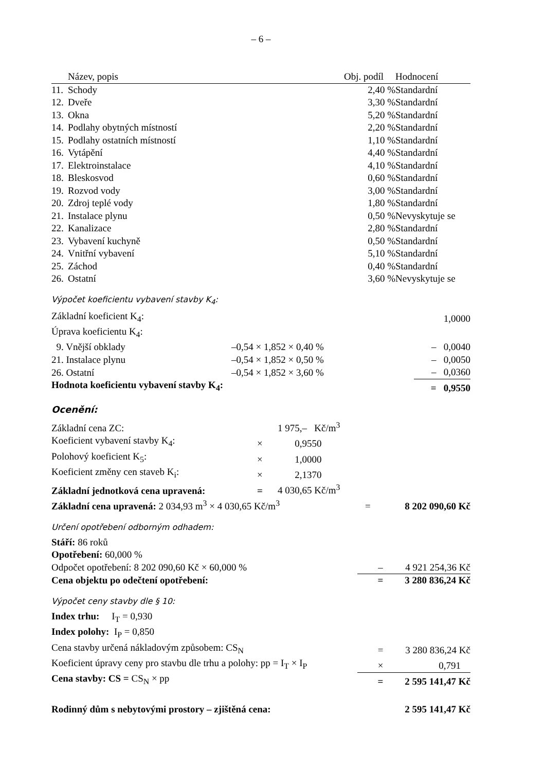– 6 –
| | Název, popis | Obj. podíl | Hodnocení |
| --- | --- | --- | --- |
| 11. | Schody | 2,40 % | Standardní |
| 12. | Dveře | 3,30 % | Standardní |
| 13. | Okna | 5,20 % | Standardní |
| 14. | Podlahy obytných místností | 2,20 % | Standardní |
| 15. | Podlahy ostatních místností | 1,10 % | Standardní |
| 16. | Vytápění | 4,40 % | Standardní |
| 17. | Elektroinstalace | 4,10 % | Standardní |
| 18. | Bleskosvod | 0,60 % | Standardní |
| 19. | Rozvod vody | 3,00 % | Standardní |
| 20. | Zdroj teplé vody | 1,80 % | Standardní |
| 21. | Instalace plynu | 0,50 % | Nevyskytuje se |
| 22. | Kanalizace | 2,80 % | Standardní |
| 23. | Vybavení kuchyně | 0,50 % | Standardní |
| 24. | Vnitřní vybavení | 5,10 % | Standardní |
| 25. | Záchod | 0,40 % | Standardní |
| 26. | Ostatní | 3,60 % | Nevyskytuje se |
Výpočet koeficientu vybavení stavby K<sub>4</sub>:
| Základní koeficient K<sub>4</sub>: | | | 1,0000 |
| Úprava koeficientu K<sub>4</sub>: | | | |
| 9. Vnější obklady | –0,54 × 1,852 × 0,40 % | | – 0,0040 |
| 21. Instalace plynu | –0,54 × 1,852 × 0,50 % | | – 0,0050 |
| 26. Ostatní | –0,54 × 1,852 × 3,60 % | | – 0,0360 |
| Hodnota koeficientu vybavení stavby K<sub>4</sub>: | | | = 0,9550 |
Ocenění:
| Základní cena ZC: | | 1 975,– Kč/m<sup>3</sup> | | |
| Koeficient vybavení stavby K<sub>4</sub>: | × | 0,9550 | | |
| Polohový koeficient K<sub>5</sub>: | × | 1,0000 | | |
| Koeficient změny cen staveb K<sub>i</sub>: | × | 2,1370 | | |
| Základní jednotková cena upravená: | = | 4 030,65 Kč/m<sup>3</sup> | | |
| Základní cena upravená: 2 034,93 m<sup>3</sup> × 4 030,65 Kč/m<sup>3</sup> | | | = | 8 202 090,60 Kč |
Určení opotřebení odborným odhadem:
| Stáří: 86 roků | | |
| Opotřebení: 60,000 % | | |
| Odpočet opotřebení: 8 202 090,60 Kč × 60,000 % | – | 4 921 254,36 Kč |
| Cena objektu po odečtení opotřebení: | = | 3 280 836,24 Kč |
Výpočet ceny stavby dle § 10:
| Index trhu: I<sub>T</sub> = 0,930 | | |
| Index polohy: I<sub>P</sub> = 0,850 | | |
| Cena stavby určená nákladovým způsobem: CS<sub>N</sub> | = | 3 280 836,24 Kč |
| Koeficient úpravy ceny pro stavbu dle trhu a polohy: pp = I<sub>T</sub> × I<sub>P</sub> | × | 0,791 |
| Cena stavby: CS = CS<sub>N</sub> × pp | = | 2 595 141,47 Kč |
| Rodinný dům s nebytovými prostory – zjištěná cena: | | 2 595 141,47 Kč |